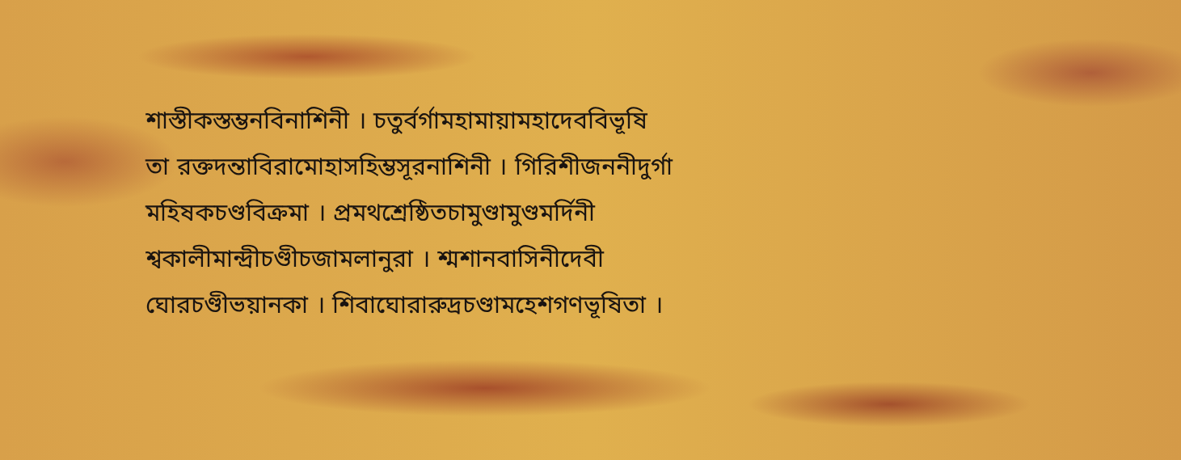শাস্তীকস্তম্ভনবিনাশিনী । চতুর্বর্গামহামায়ামহাদেববিভূষি
তা রক্তদন্তাবিরামোহাসহিম্ভসূরনাশিনী । গিরিশীজননীদুর্গা
মহিষকচণ্ডবিক্রমা । প্রমথশ্রেষ্ঠিতচামুণ্ডামুণ্ডমর্দিনী
শ্বকালীমান্দ্রীচণ্ডীচজামলানুরা । শ্মশানবাসিনীদেবী
ঘোরচণ্ডীভয়ানকা । শিবাঘোরারুদ্রচণ্ডামহেশগণভূষিতা ।